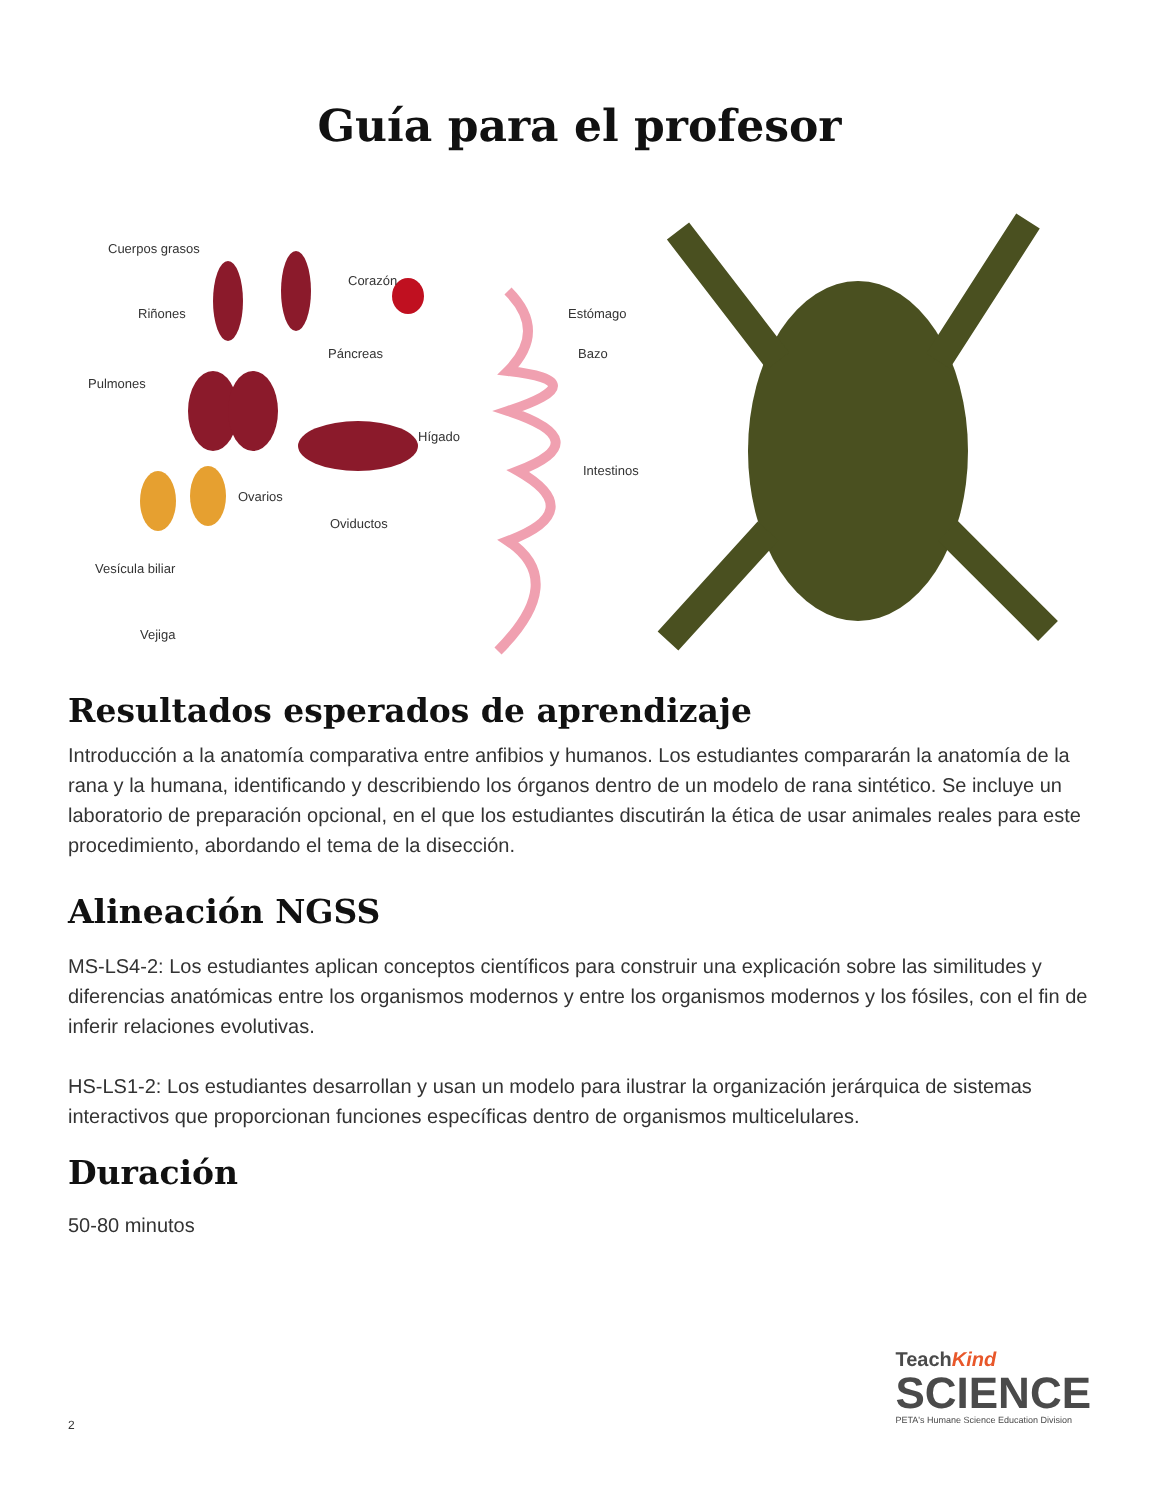Guía para el profesor
Cuerpos grasos
Corazón
Riñones Estómago
Páncreas Bazo
Pulmones
Hígado
Intestinos
Ovarios
Oviductos
Vesícula biliar
Vejiga
Resultados esperados de aprendizaje
Introducción a la anatomía comparativa entre anfibios y humanos. Los estudiantes compararán la anatomía de la rana y la humana, identificando y describiendo los órganos dentro de un modelo de rana sintético. Se incluye un laboratorio de preparación opcional, en el que los estudiantes discutirán la ética de usar animales reales para este procedimiento, abordando el tema de la disección.
Alineación NGSS
MS-LS4-2: Los estudiantes aplican conceptos científicos para construir una explicación sobre las similitudes y diferencias anatómicas entre los organismos modernos y entre los organismos modernos y los fósiles, con el fin de inferir relaciones evolutivas.
HS-LS1-2: Los estudiantes desarrollan y usan un modelo para ilustrar la organización jerárquica de sistemas interactivos que proporcionan funciones específicas dentro de organismos multicelulares.
Duración
50-80 minutos
TeachKind
SCIENCE
PETA's Humane Science Education Division
2